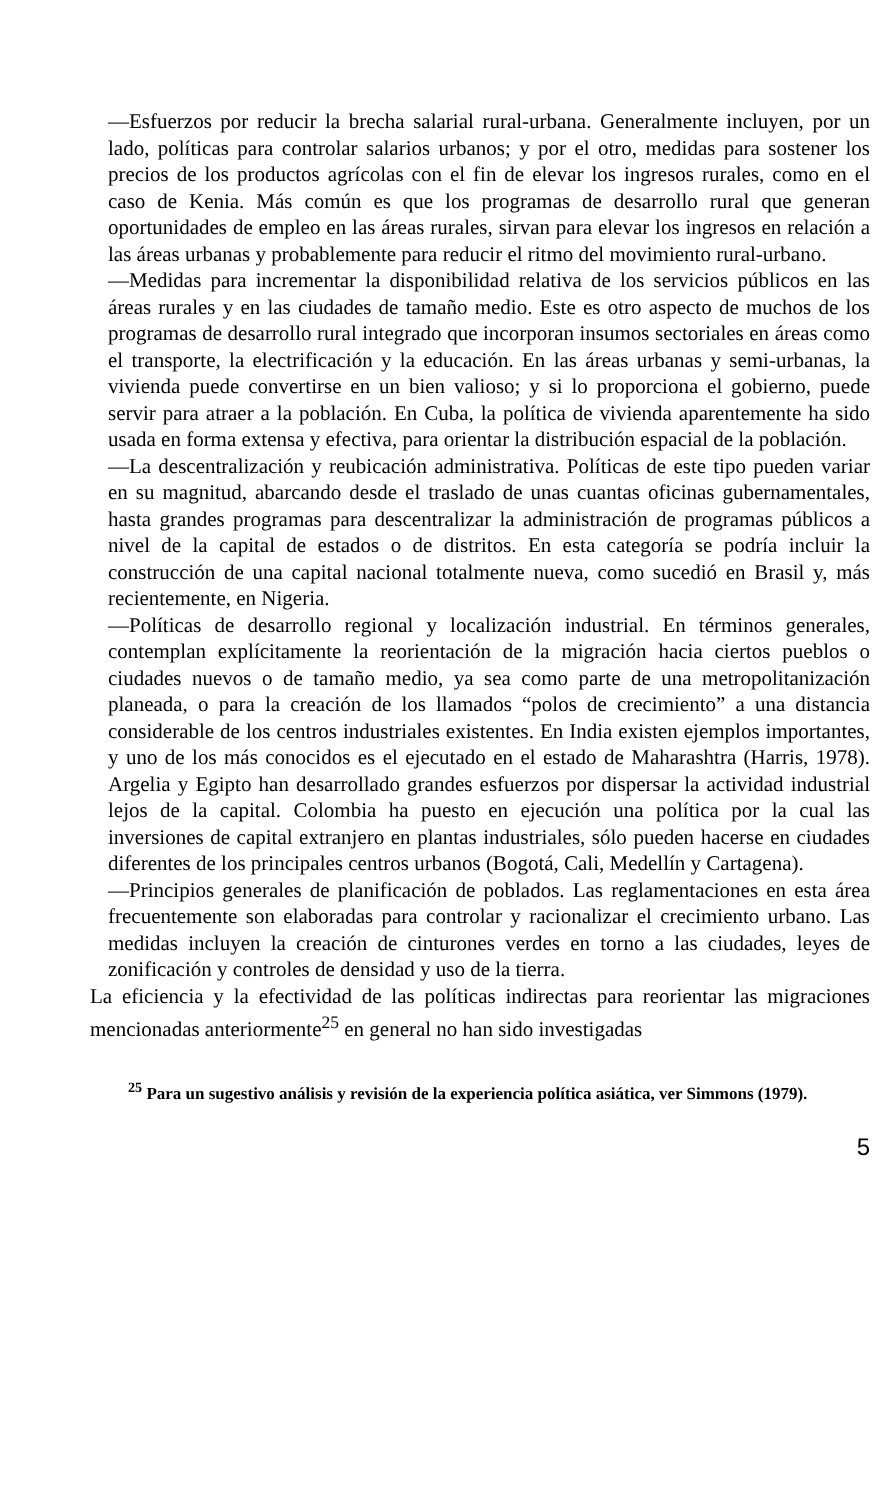—Esfuerzos por reducir la brecha salarial rural-urbana. Generalmente incluyen, por un lado, políticas para controlar salarios urbanos; y por el otro, medidas para sostener los precios de los productos agrícolas con el fin de elevar los ingresos rurales, como en el caso de Kenia. Más común es que los programas de desarrollo rural que generan oportunidades de empleo en las áreas rurales, sirvan para elevar los ingresos en relación a las áreas urbanas y probablemente para reducir el ritmo del movimiento rural-urbano.
—Medidas para incrementar la disponibilidad relativa de los servicios públicos en las áreas rurales y en las ciudades de tamaño medio. Este es otro aspecto de muchos de los programas de desarrollo rural integrado que incorporan insumos sectoriales en áreas como el transporte, la electrificación y la educación. En las áreas urbanas y semi-urbanas, la vivienda puede convertirse en un bien valioso; y si lo proporciona el gobierno, puede servir para atraer a la población. En Cuba, la política de vivienda aparentemente ha sido usada en forma extensa y efectiva, para orientar la distribución espacial de la población.
—La descentralización y reubicación administrativa. Políticas de este tipo pueden variar en su magnitud, abarcando desde el traslado de unas cuantas oficinas gubernamentales, hasta grandes programas para descentralizar la administración de programas públicos a nivel de la capital de estados o de distritos. En esta categoría se podría incluir la construcción de una capital nacional totalmente nueva, como sucedió en Brasil y, más recientemente, en Nigeria.
—Políticas de desarrollo regional y localización industrial. En términos generales, contemplan explícitamente la reorientación de la migración hacia ciertos pueblos o ciudades nuevos o de tamaño medio, ya sea como parte de una metropolitanización planeada, o para la creación de los llamados “polos de crecimiento” a una distancia considerable de los centros industriales existentes. En India existen ejemplos importantes, y uno de los más conocidos es el ejecutado en el estado de Maharashtra (Harris, 1978). Argelia y Egipto han desarrollado grandes esfuerzos por dispersar la actividad industrial lejos de la capital. Colombia ha puesto en ejecución una política por la cual las inversiones de capital extranjero en plantas industriales, sólo pueden hacerse en ciudades diferentes de los principales centros urbanos (Bogotá, Cali, Medellín y Cartagena).
—Principios generales de planificación de poblados. Las reglamentaciones en esta área frecuentemente son elaboradas para controlar y racionalizar el crecimiento urbano. Las medidas incluyen la creación de cinturones verdes en torno a las ciudades, leyes de zonificación y controles de densidad y uso de la tierra.
La eficiencia y la efectividad de las políticas indirectas para reorientar las migraciones mencionadas anteriormente<sup>25</sup> en general no han sido investigadas
<sup>25</sup> Para un sugestivo análisis y revisión de la experiencia política asiática, ver Simmons (1979).
5